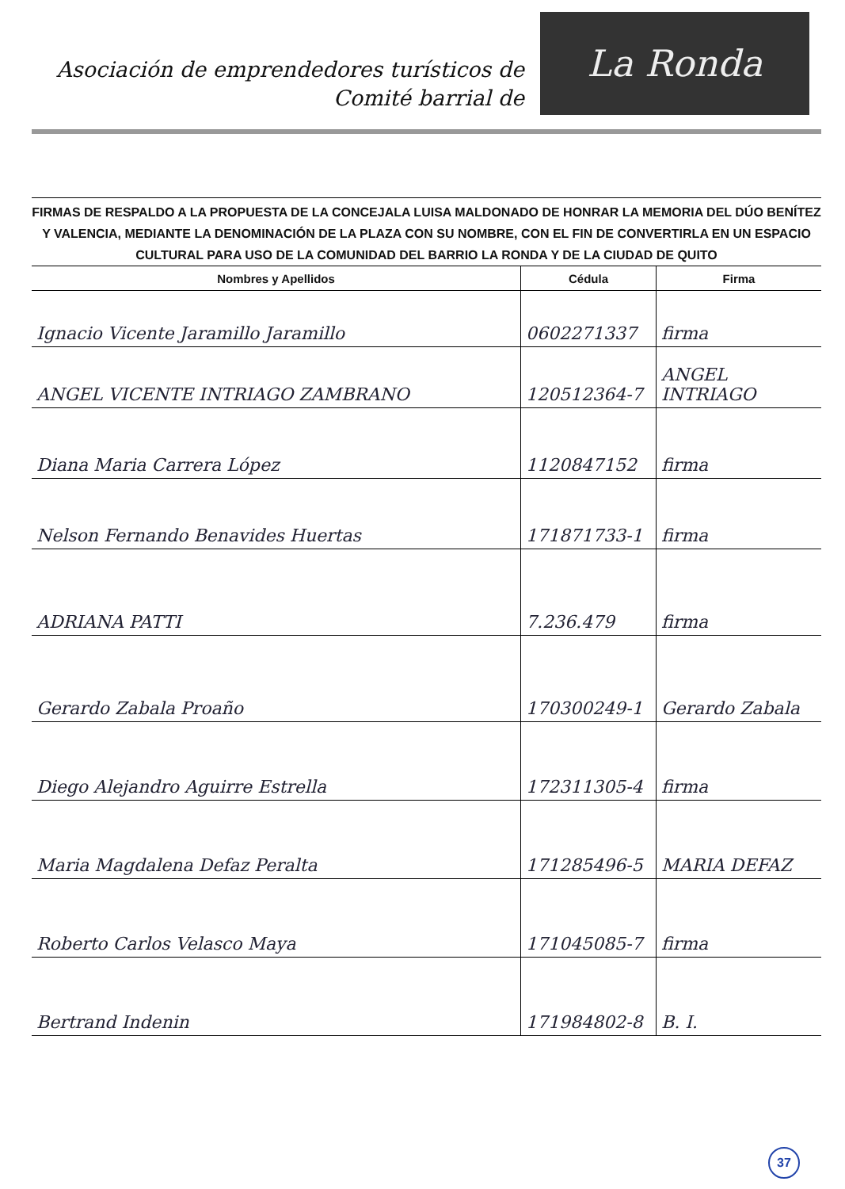Asociación de emprendedores turísticos de
Comité barrial de
La Ronda
FIRMAS DE RESPALDO A LA PROPUESTA DE LA CONCEJALA LUISA MALDONADO DE HONRAR LA MEMORIA DEL DÚO BENÍTEZ Y VALENCIA, MEDIANTE LA DENOMINACIÓN DE LA PLAZA CON SU NOMBRE, CON EL FIN DE CONVERTIRLA EN UN ESPACIO CULTURAL PARA USO DE LA COMUNIDAD DEL BARRIO LA RONDA Y DE LA CIUDAD DE QUITO
| Nombres y Apellidos | Cédula | Firma |
| --- | --- | --- |
| Ignacio Vicente Jaramillo Jaramillo | 0602271337 | firma |
| ANGEL VICENTE INTRIAGO ZAMBRANO | 120512364-7 | ANGEL INTRIAGO |
| Diana Maria Carrera López | 1120847152 | firma |
| Nelson Fernando Benavides Huertas | 171871733-1 | firma |
| ADRIANA PATTI | 7.236.479 | firma |
| Gerardo Zabala Proaño | 170300249-1 | Gerardo Zabala |
| Diego Alejandro Aguirre Estrella | 172311305-4 | firma |
| Maria Magdalena Defaz Peralta | 171285496-5 | MARIA DEFAZ |
| Roberto Carlos Velasco Maya | 171045085-7 | firma |
| Bertrand Indenin | 171984802-8 | B. I. |
37